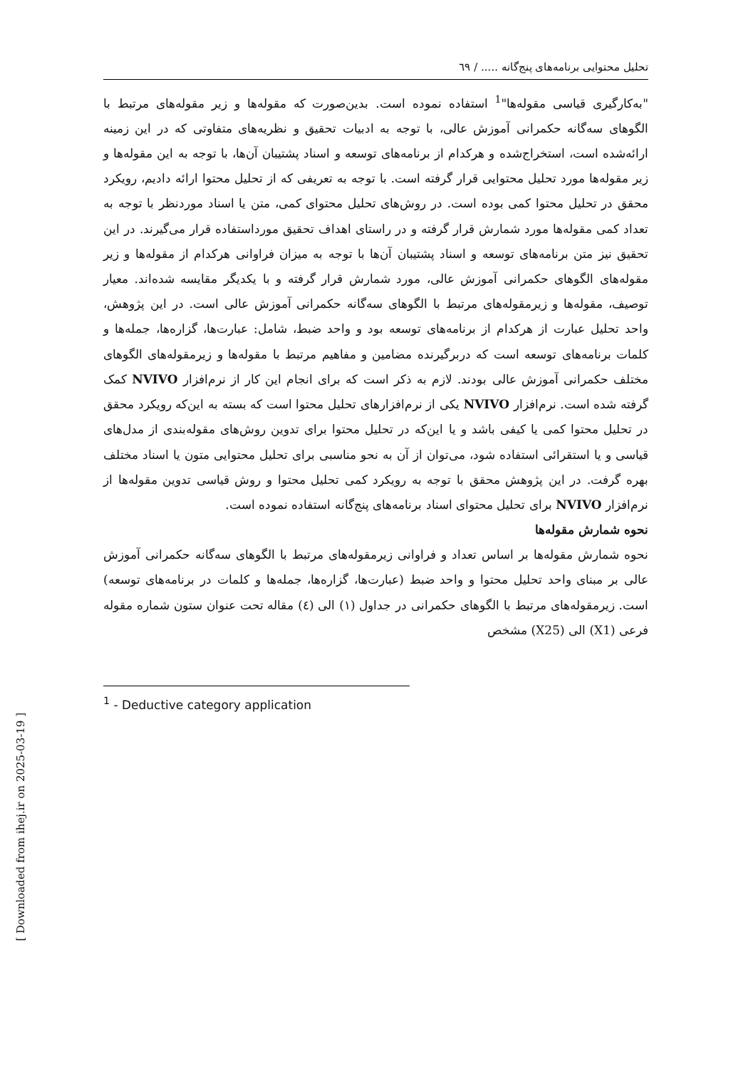تحلیل محتوایی برنامه‌های پنج‌گانه ..... / ٦٩
"به‌کارگیری قیاسی مقوله‌ها"<sup>1</sup> استفاده نموده است. بدین‌صورت که مقوله‌ها و زیر مقوله‌های مرتبط با الگوهای سه‌گانه حکمرانی آموزش عالی، با توجه به ادبیات تحقیق و نظریه‌های متفاوتی که در این زمینه ارائه‌شده است، استخراج‌شده و هرکدام از برنامه‌های توسعه و اسناد پشتیبان آن‌ها، با توجه به این مقوله‌ها و زیر مقوله‌ها مورد تحلیل محتوایی قرار گرفته است. با توجه به تعریفی که از تحلیل محتوا ارائه دادیم، رویکرد محقق در تحلیل محتوا کمی بوده است. در روش‌های تحلیل محتوای کمی، متن یا اسناد موردنظر با توجه به تعداد کمی مقوله‌ها مورد شمارش قرار گرفته و در راستای اهداف تحقیق مورداستفاده قرار می‌گیرند. در این تحقیق نیز متن برنامه‌های توسعه و اسناد پشتیبان آن‌ها با توجه به میزان فراوانی هرکدام از مقوله‌ها و زیر مقوله‌های الگوهای حکمرانی آموزش عالی، مورد شمارش قرار گرفته و با یکدیگر مقایسه شده‌اند. معیار توصیف، مقوله‌ها و زیرمقوله‌های مرتبط با الگوهای سه‌گانه حکمرانی آموزش عالی است. در این پژوهش، واحد تحلیل عبارت از هرکدام از برنامه‌های توسعه بود و واحد ضبط، شامل: عبارت‌ها، گزاره‌ها، جمله‌ها و کلمات برنامه‌های توسعه است که دربرگیرنده مضامین و مفاهیم مرتبط با مقوله‌ها و زیرمقوله‌های الگوهای مختلف حکمرانی آموزش عالی بودند. لازم به ذکر است که برای انجام این کار از نرم‌افزار NVIVO کمک گرفته شده است. نرم‌افزار NVIVO یکی از نرم‌افزارهای تحلیل محتوا است که بسته به این‌که رویکرد محقق در تحلیل محتوا کمی یا کیفی باشد و یا این‌که در تحلیل محتوا برای تدوین روش‌های مقوله‌بندی از مدل‌های قیاسی و یا استقرائی استفاده شود، می‌توان از آن به نحو مناسبی برای تحلیل محتوایی متون یا اسناد مختلف بهره گرفت. در این پژوهش محقق با توجه به رویکرد کمی تحلیل محتوا و روش قیاسی تدوین مقوله‌ها از نرم‌افزار NVIVO برای تحلیل محتوای اسناد برنامه‌های پنج‌گانه استفاده نموده است.
نحوه شمارش مقوله‌ها
نحوه شمارش مقوله‌ها بر اساس تعداد و فراوانی زیرمقوله‌های مرتبط با الگوهای سه‌گانه حکمرانی آموزش عالی بر مبنای واحد تحلیل محتوا و واحد ضبط (عبارت‌ها، گزاره‌ها، جمله‌ها و کلمات در برنامه‌های توسعه) است. زیرمقوله‌های مرتبط با الگوهای حکمرانی در جداول (١) الی (٤) مقاله تحت عنوان ستون شماره مقوله فرعی (X1) الی (X25) مشخص
<sup>1</sup> - Deductive category application
[ Downloaded from ihej.ir on 2025-03-19 ]